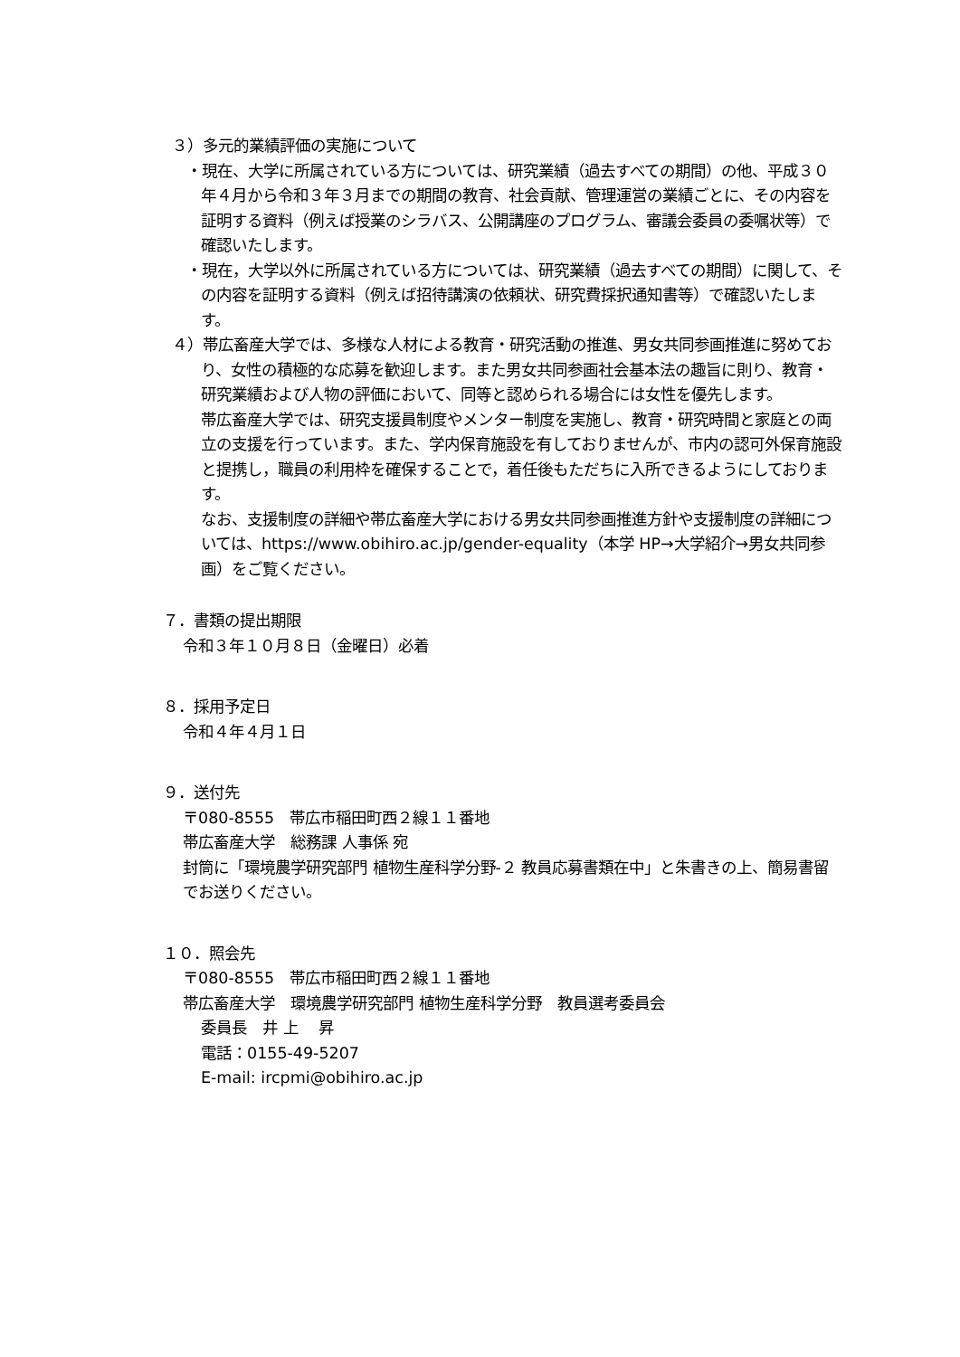３）多元的業績評価の実施について
・現在、大学に所属されている方については、研究業績（過去すべての期間）の他、平成３０年４月から令和３年３月までの期間の教育、社会貢献、管理運営の業績ごとに、その内容を証明する資料（例えば授業のシラバス、公開講座のプログラム、審議会委員の委嘱状等）で確認いたします。
・現在，大学以外に所属されている方については、研究業績（過去すべての期間）に関して、その内容を証明する資料（例えば招待講演の依頼状、研究費採択通知書等）で確認いたします。
４）帯広畜産大学では、多様な人材による教育・研究活動の推進、男女共同参画推進に努めており、女性の積極的な応募を歓迎します。また男女共同参画社会基本法の趣旨に則り、教育・研究業績および人物の評価において、同等と認められる場合には女性を優先します。
帯広畜産大学では、研究支援員制度やメンター制度を実施し、教育・研究時間と家庭との両立の支援を行っています。また、学内保育施設を有しておりませんが、市内の認可外保育施設と提携し，職員の利用枠を確保することで，着任後もただちに入所できるようにしております。
なお、支援制度の詳細や帯広畜産大学における男女共同参画推進方針や支援制度の詳細については、https://www.obihiro.ac.jp/gender-equality（本学 HP→大学紹介→男女共同参画）をご覧ください。
７．書類の提出期限
令和３年１０月８日（金曜日）必着
８．採用予定日
令和４年４月１日
９．送付先
〒080-8555　帯広市稲田町西２線１１番地
帯広畜産大学　総務課 人事係 宛
封筒に「環境農学研究部門 植物生産科学分野-２ 教員応募書類在中」と朱書きの上、簡易書留でお送りください。
１０．照会先
〒080-8555　帯広市稲田町西２線１１番地
帯広畜産大学　環境農学研究部門 植物生産科学分野　教員選考委員会
委員長　井 上　 昇
電話：0155-49-5207
E-mail: ircpmi@obihiro.ac.jp